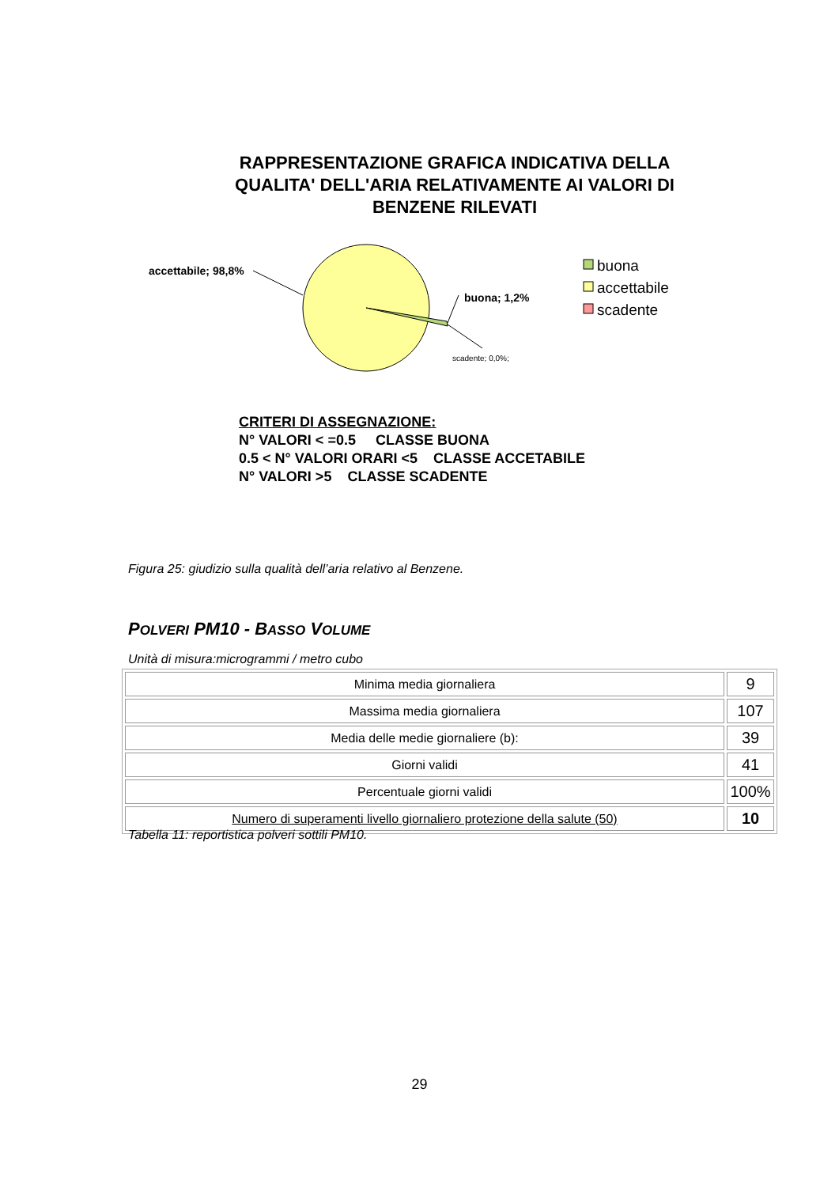RAPPRESENTAZIONE GRAFICA INDICATIVA DELLA QUALITA' DELL'ARIA RELATIVAMENTE AI VALORI DI BENZENE RILEVATI
accettabile; 98,8%
buona; 1,2%
scadente; 0,0%;
buona
accettabile
scadente
CRITERI DI ASSEGNAZIONE:
N° VALORI < =0.5 CLASSE BUONA
0.5 < N° VALORI ORARI <5 CLASSE ACCETABILE
N° VALORI >5 CLASSE SCADENTE
Figura 25: giudizio sulla qualità dell’aria relativo al Benzene.
POLVERI PM10 - BASSO VOLUME
Unità di misura:microgrammi / metro cubo
| Minima media giornaliera | 9 |
| Massima media giornaliera | 107 |
| Media delle medie giornaliere (b): | 39 |
| Giorni validi | 41 |
| Percentuale giorni validi | 100% |
| Numero di superamenti livello giornaliero protezione della salute (50) | 10 |
Tabella 11: reportistica polveri sottili PM10.
29